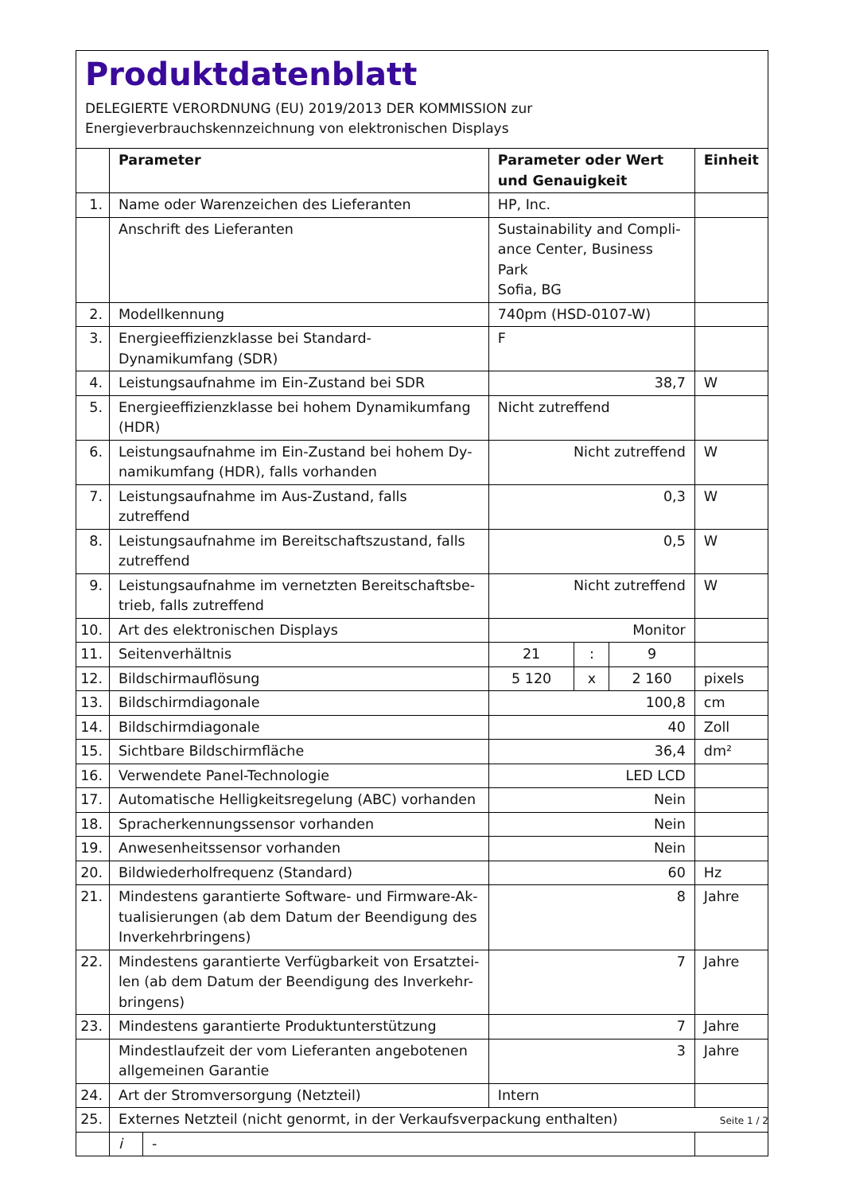Produktdatenblatt
DELEGIERTE VERORDNUNG (EU) 2019/2013 DER KOMMISSION zur
Energieverbrauchskennzeichnung von elektronischen Displays
| | Parameter | | Parameter oder Wert und Genauigkeit | | | Einheit |
| --- | --- | --- | --- | --- | --- | --- |
| 1. | Name oder Warenzeichen des Lieferanten | | HP, Inc. | | | |
| | Anschrift des Lieferanten | | Sustainability and Compli- ance Center, Business Park Sofia, BG | | | |
| 2. | Modellkennung | | 740pm (HSD-0107-W) | | | |
| 3. | Energieeffizienzklasse bei Standard-Dynamikumfang (SDR) | | F | | | |
| 4. | Leistungsaufnahme im Ein-Zustand bei SDR | | 38,7 | | | W |
| 5. | Energieeffizienzklasse bei hohem Dynamikumfang (HDR) | | Nicht zutreffend | | | |
| 6. | Leistungsaufnahme im Ein-Zustand bei hohem Dy- namikumfang (HDR), falls vorhanden | | Nicht zutreffend | | | W |
| 7. | Leistungsaufnahme im Aus-Zustand, falls zutreffend | | 0,3 | | | W |
| 8. | Leistungsaufnahme im Bereitschaftszustand, falls zutreffend | | 0,5 | | | W |
| 9. | Leistungsaufnahme im vernetzten Bereitschaftsbe- trieb, falls zutreffend | | Nicht zutreffend | | | W |
| 10. | Art des elektronischen Displays | | Monitor | | | |
| 11. | Seitenverhältnis | | 21 | : | 9 | |
| 12. | Bildschirmauflösung | | 5 120 | x | 2 160 | pixels |
| 13. | Bildschirmdiagonale | | 100,8 | | | cm |
| 14. | Bildschirmdiagonale | | 40 | | | Zoll |
| 15. | Sichtbare Bildschirmfläche | | 36,4 | | | dm² |
| 16. | Verwendete Panel-Technologie | | LED LCD | | | |
| 17. | Automatische Helligkeitsregelung (ABC) vorhanden | | Nein | | | |
| 18. | Spracherkennungssensor vorhanden | | Nein | | | |
| 19. | Anwesenheitssensor vorhanden | | Nein | | | |
| 20. | Bildwiederholfrequenz (Standard) | | 60 | | | Hz |
| 21. | Mindestens garantierte Software- und Firmware-Ak- tualisierungen (ab dem Datum der Beendigung des Inverkehrbringens) | | 8 | | | Jahre |
| 22. | Mindestens garantierte Verfügbarkeit von Ersatztei- len (ab dem Datum der Beendigung des Inverkehr- bringens) | | 7 | | | Jahre |
| 23. | Mindestens garantierte Produktunterstützung | | 7 | | | Jahre |
| | Mindestlaufzeit der vom Lieferanten angebotenen allgemeinen Garantie | | 3 | | | Jahre |
| 24. | Art der Stromversorgung (Netzteil) | | Intern | | | |
| 25. | Externes Netzteil (nicht genormt, in der Verkaufsverpackung enthalten) | | | | | |
| | i | - | | | | |
Seite 1 / 2